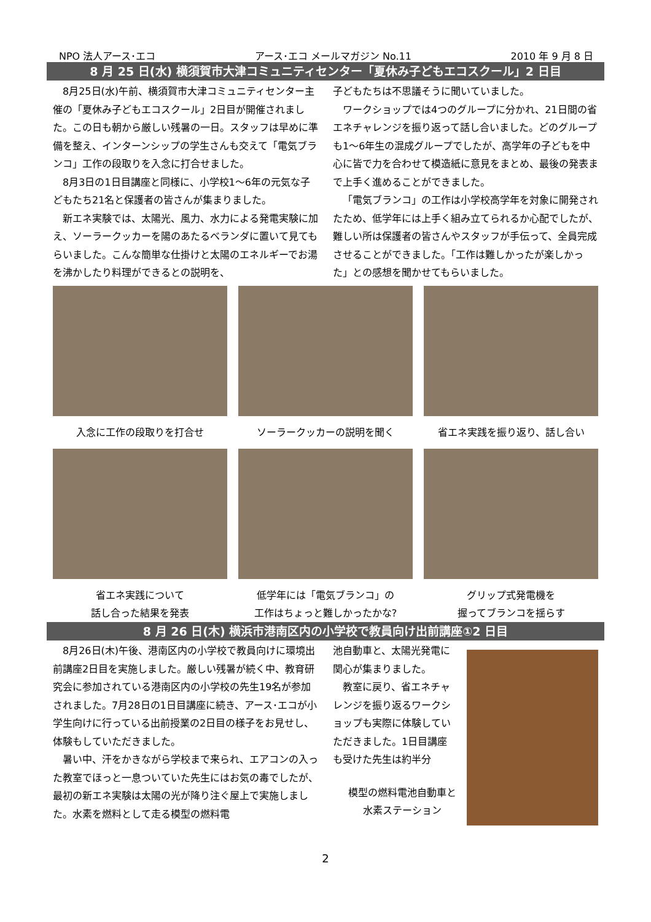NPO 法人アース･エコ アース･エコ メールマガジン No.11 2010 年 9 月 8 日
8 月 25 日(水) 横須賀市大津コミュニティセンター「夏休み子どもエコスクール」2 日目
8月25日(水)午前、横須賀市大津コミュニティセンター主催の「夏休み子どもエコスクール」2日目が開催されました。この日も朝から厳しい残暑の一日。スタッフは早めに準備を整え、インターンシップの学生さんも交えて「電気ブランコ」工作の段取りを入念に打合せました。
8月3日の1日目講座と同様に、小学校1～6年の元気な子どもたち21名と保護者の皆さんが集まりました。
新エネ実験では、太陽光、風力、水力による発電実験に加え、ソーラークッカーを陽のあたるベランダに置いて見てもらいました。こんな簡単な仕掛けと太陽のエネルギーでお湯を沸かしたり料理ができるとの説明を、
子どもたちは不思議そうに聞いていました。
ワークショップでは4つのグループに分かれ、21日間の省エネチャレンジを振り返って話し合いました。どのグループも1～6年生の混成グループでしたが、高学年の子どもを中心に皆で力を合わせて模造紙に意見をまとめ、最後の発表まで上手く進めることができました。
「電気ブランコ」の工作は小学校高学年を対象に開発されたため、低学年には上手く組み立てられるか心配でしたが、難しい所は保護者の皆さんやスタッフが手伝って、全員完成させることができました。「工作は難しかったが楽しかった」との感想を聞かせてもらいました。
入念に工作の段取りを打合せ
ソーラークッカーの説明を聞く
省エネ実践を振り返り、話し合い
省エネ実践について
話し合った結果を発表
低学年には「電気ブランコ」の
工作はちょっと難しかったかな?
グリップ式発電機を
握ってブランコを揺らす
8 月 26 日(木) 横浜市港南区内の小学校で教員向け出前講座①2 日目
8月26日(木)午後、港南区内の小学校で教員向けに環境出前講座2日目を実施しました。厳しい残暑が続く中、教育研究会に参加されている港南区内の小学校の先生19名が参加されました。7月28日の1日目講座に続き、アース･エコが小学生向けに行っている出前授業の2日目の様子をお見せし、体験もしていただきました。
暑い中、汗をかきながら学校まで来られ、エアコンの入った教室でほっと一息ついていた先生にはお気の毒でしたが、最初の新エネ実験は太陽の光が降り注ぐ屋上で実施しました。水素を燃料として走る模型の燃料電
池自動車と、太陽光発電に関心が集まりました。
教室に戻り、省エネチャレンジを振り返るワークショップも実際に体験していただきました。1日目講座も受けた先生は約半分
模型の燃料電池自動車と水素ステーション
2